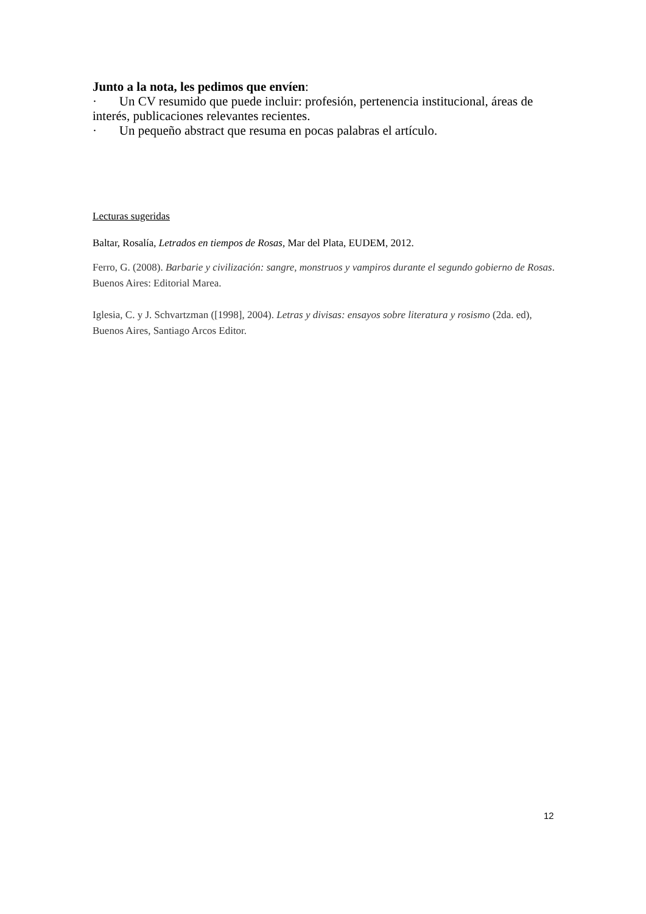Junto a la nota, les pedimos que envíen:
· Un CV resumido que puede incluir: profesión, pertenencia institucional, áreas de interés, publicaciones relevantes recientes.
· Un pequeño abstract que resuma en pocas palabras el artículo.
Lecturas sugeridas
Baltar, Rosalía, Letrados en tiempos de Rosas, Mar del Plata, EUDEM, 2012.
Ferro, G. (2008). Barbarie y civilización: sangre, monstruos y vampiros durante el segundo gobierno de Rosas. Buenos Aires: Editorial Marea.
Iglesia, C. y J. Schvartzman ([1998], 2004). Letras y divisas: ensayos sobre literatura y rosismo (2da. ed), Buenos Aires, Santiago Arcos Editor.
12